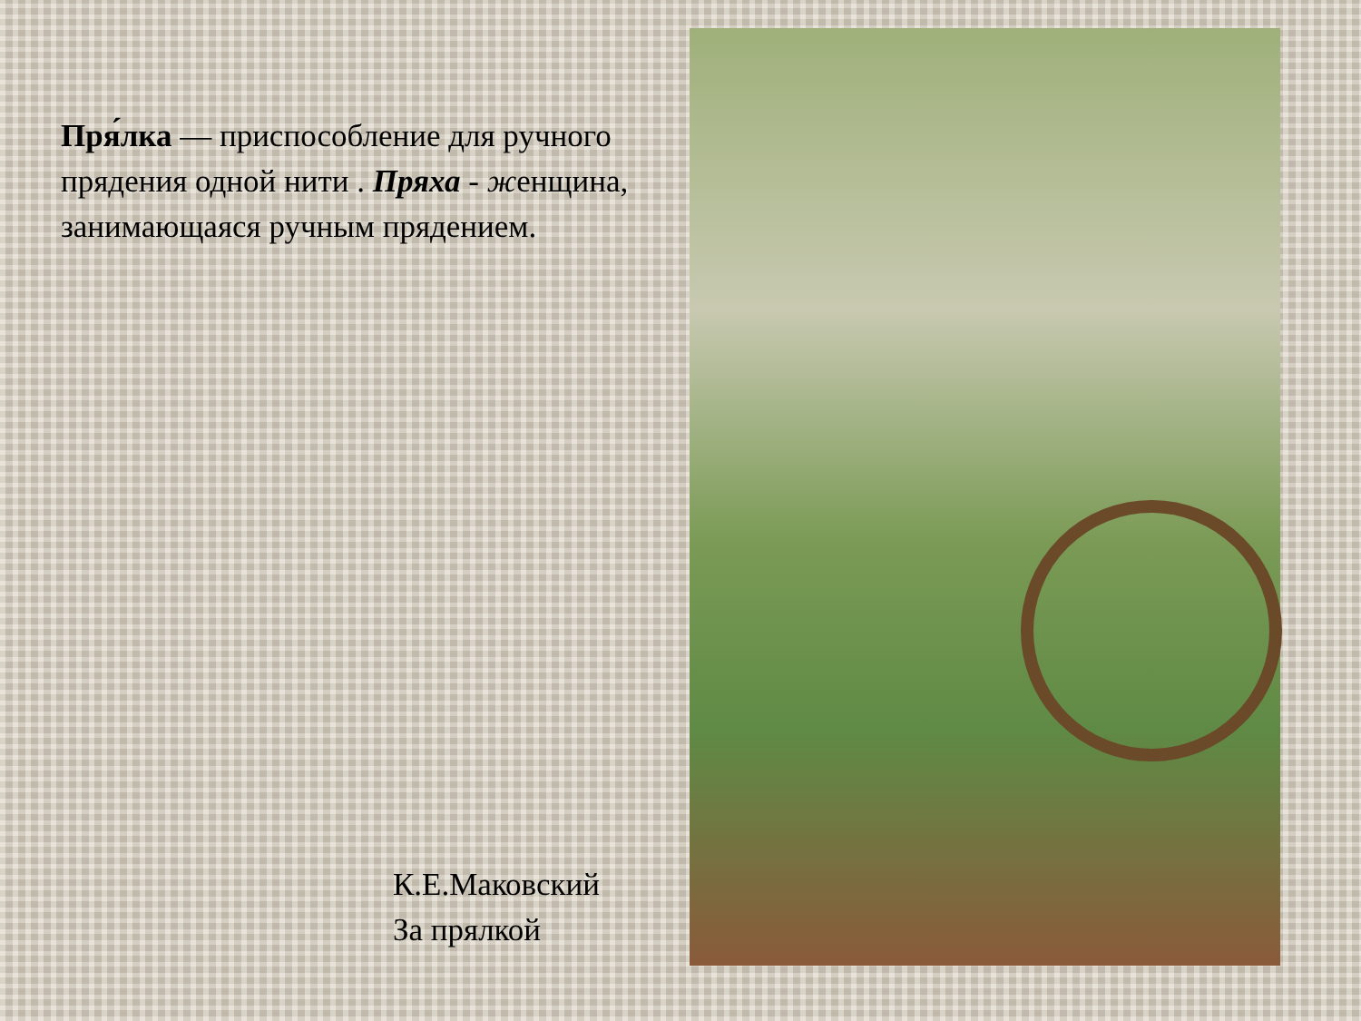Пря́лка — приспособление для ручного прядения одной нити . Пряха - женщина, занимающаяся ручным прядением.
К.Е.Маковский
За прялкой